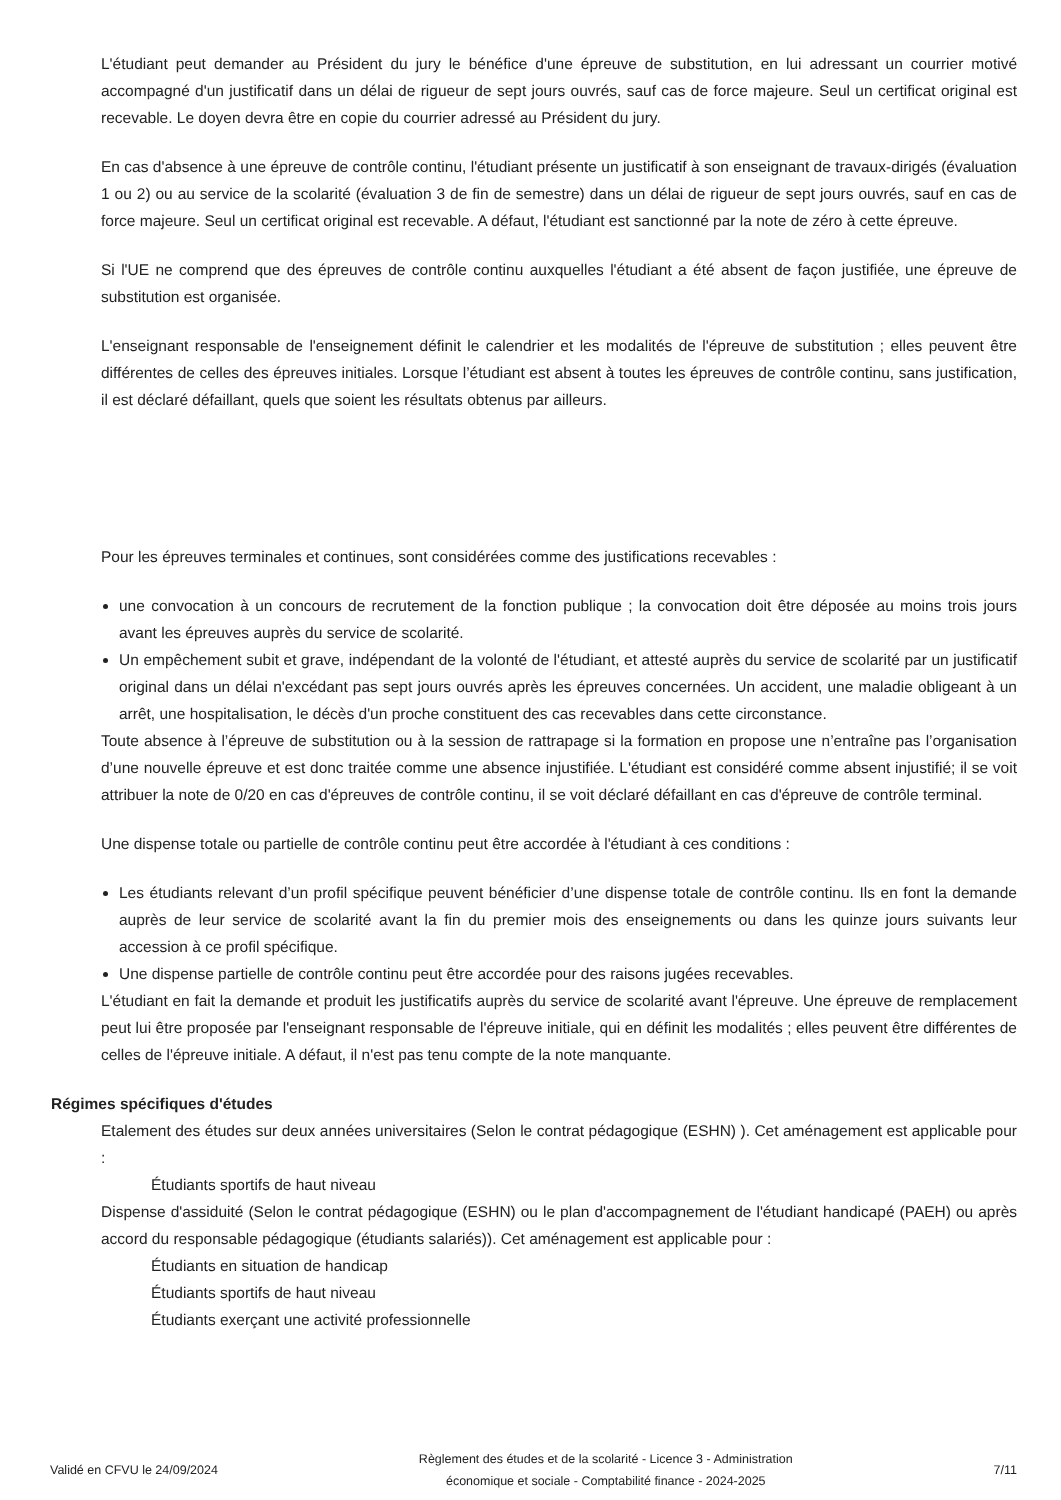L'étudiant peut demander au Président du jury le bénéfice d'une épreuve de substitution, en lui adressant un courrier motivé accompagné d'un justificatif dans un délai de rigueur de sept jours ouvrés, sauf cas de force majeure. Seul un certificat original est recevable. Le doyen devra être en copie du courrier adressé au Président du jury.
En cas d'absence à une épreuve de contrôle continu, l'étudiant présente un justificatif à son enseignant de travaux-dirigés (évaluation 1 ou 2) ou au service de la scolarité (évaluation 3 de fin de semestre) dans un délai de rigueur de sept jours ouvrés, sauf en cas de force majeure. Seul un certificat original est recevable. A défaut, l'étudiant est sanctionné par la note de zéro à cette épreuve.
Si l'UE ne comprend que des épreuves de contrôle continu auxquelles l'étudiant a été absent de façon justifiée, une épreuve de substitution est organisée.
L'enseignant responsable de l'enseignement définit le calendrier et les modalités de l'épreuve de substitution ; elles peuvent être différentes de celles des épreuves initiales. Lorsque l’étudiant est absent à toutes les épreuves de contrôle continu, sans justification, il est déclaré défaillant, quels que soient les résultats obtenus par ailleurs.
Pour les épreuves terminales et continues, sont considérées comme des justifications recevables :
une convocation à un concours de recrutement de la fonction publique ; la convocation doit être déposée au moins trois jours avant les épreuves auprès du service de scolarité.
Un empêchement subit et grave, indépendant de la volonté de l'étudiant, et attesté auprès du service de scolarité par un justificatif original dans un délai n'excédant pas sept jours ouvrés après les épreuves concernées. Un accident, une maladie obligeant à un arrêt, une hospitalisation, le décès d'un proche constituent des cas recevables dans cette circonstance.
Toute absence à l’épreuve de substitution ou à la session de rattrapage si la formation en propose une n’entraîne pas l’organisation d’une nouvelle épreuve et est donc traitée comme une absence injustifiée. L'étudiant est considéré comme absent injustifié; il se voit attribuer la note de 0/20 en cas d'épreuves de contrôle continu, il se voit déclaré défaillant en cas d'épreuve de contrôle terminal.
Une dispense totale ou partielle de contrôle continu peut être accordée à l'étudiant à ces conditions :
Les étudiants relevant d’un profil spécifique peuvent bénéficier d’une dispense totale de contrôle continu. Ils en font la demande auprès de leur service de scolarité avant la fin du premier mois des enseignements ou dans les quinze jours suivants leur accession à ce profil spécifique.
Une dispense partielle de contrôle continu peut être accordée pour des raisons jugées recevables.
L'étudiant en fait la demande et produit les justificatifs auprès du service de scolarité avant l'épreuve. Une épreuve de remplacement peut lui être proposée par l'enseignant responsable de l'épreuve initiale, qui en définit les modalités ; elles peuvent être différentes de celles de l'épreuve initiale. A défaut, il n'est pas tenu compte de la note manquante.
Régimes spécifiques d'études
Etalement des études sur deux années universitaires (Selon le contrat pédagogique (ESHN) ). Cet aménagement est applicable pour :
Étudiants sportifs de haut niveau
Dispense d'assiduité (Selon le contrat pédagogique (ESHN) ou le plan d'accompagnement de l'étudiant handicapé (PAEH) ou après accord du responsable pédagogique (étudiants salariés)). Cet aménagement est applicable pour :
Étudiants en situation de handicap
Étudiants sportifs de haut niveau
Étudiants exerçant une activité professionnelle
Validé en CFVU le 24/09/2024 Règlement des études et de la scolarité - Licence 3 - Administration
économique et sociale - Comptabilité finance - 2024-2025 7/11